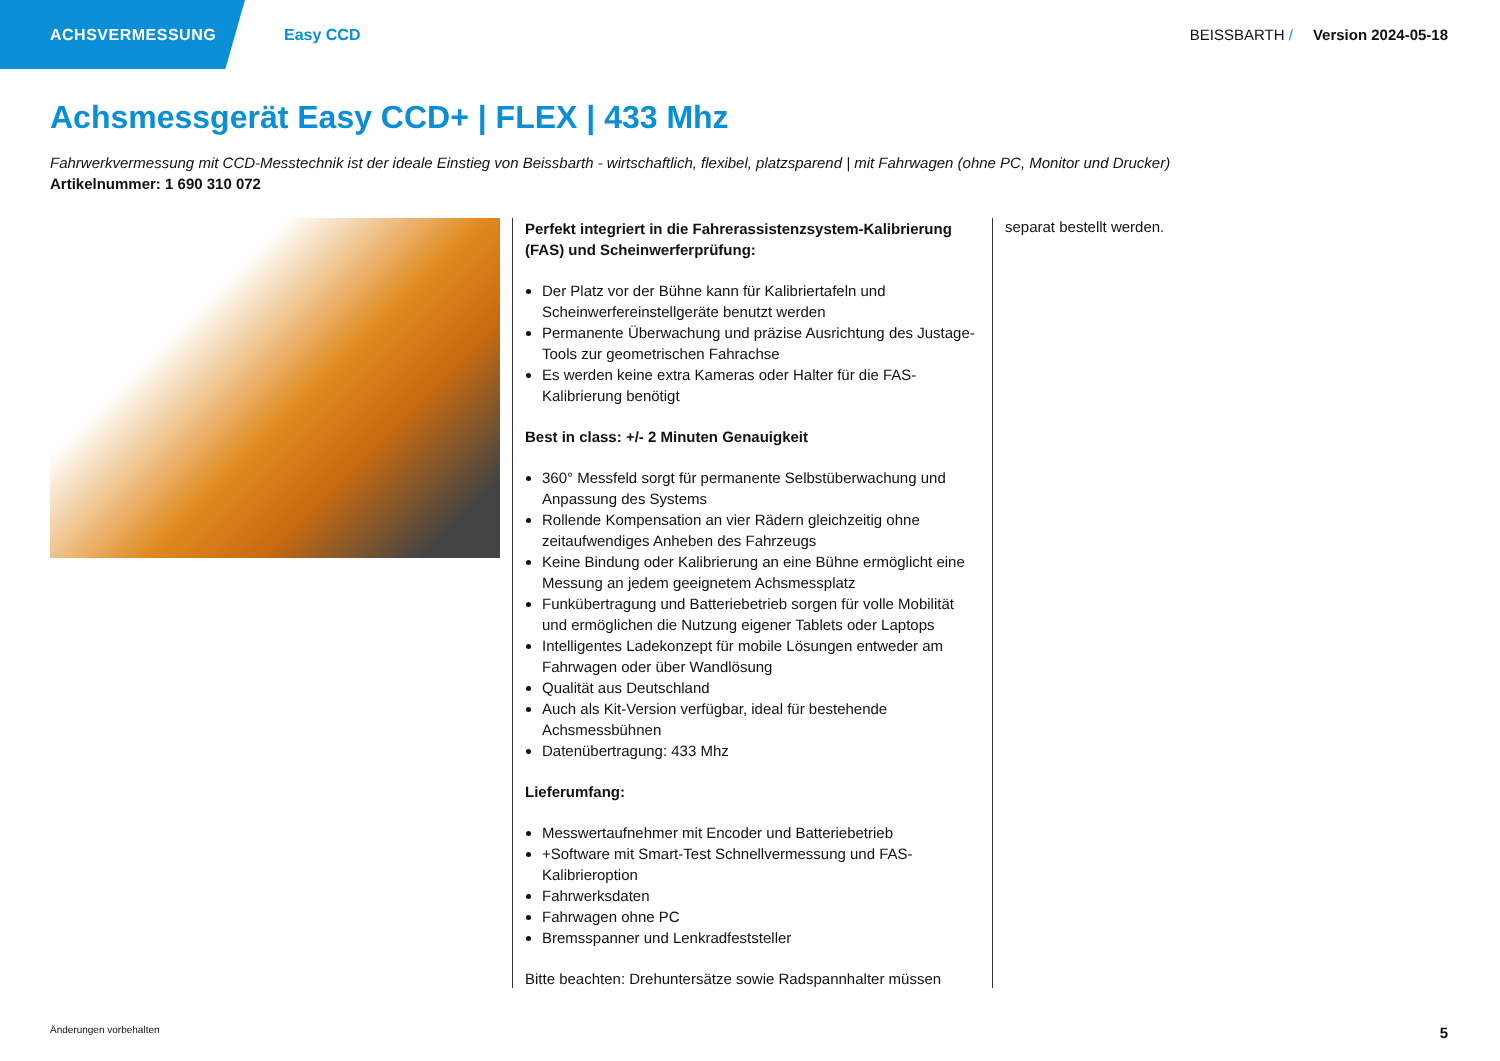ACHSVERMESSUNG
Easy CCD BEISSBARTH / Version 2024-05-18
Achsmessgerät Easy CCD+ | FLEX | 433 Mhz
Fahrwerkvermessung mit CCD-Messtechnik ist der ideale Einstieg von Beissbarth - wirtschaftlich, flexibel, platzsparend | mit Fahrwagen (ohne PC, Monitor und Drucker)
Artikelnummer: 1 690 310 072
Perfekt integriert in die Fahrerassistenzsystem-Kalibrierung (FAS) und Scheinwerferprüfung:
Der Platz vor der Bühne kann für Kalibriertafeln und Scheinwerfereinstellgeräte benutzt werden
Permanente Überwachung und präzise Ausrichtung des Justage-Tools zur geometrischen Fahrachse
Es werden keine extra Kameras oder Halter für die FAS-Kalibrierung benötigt
Best in class: +/- 2 Minuten Genauigkeit
360° Messfeld sorgt für permanente Selbstüberwachung und Anpassung des Systems
Rollende Kompensation an vier Rädern gleichzeitig ohne zeitaufwendiges Anheben des Fahrzeugs
Keine Bindung oder Kalibrierung an eine Bühne ermöglicht eine Messung an jedem geeignetem Achsmessplatz
Funkübertragung und Batteriebetrieb sorgen für volle Mobilität und ermöglichen die Nutzung eigener Tablets oder Laptops
Intelligentes Ladekonzept für mobile Lösungen entweder am Fahrwagen oder über Wandlösung
Qualität aus Deutschland
Auch als Kit-Version verfügbar, ideal für bestehende Achsmessbühnen
Datenübertragung: 433 Mhz
Lieferumfang:
Messwertaufnehmer mit Encoder und Batteriebetrieb
+Software mit Smart-Test Schnellvermessung und FAS-Kalibrieroption
Fahrwerksdaten
Fahrwagen ohne PC
Bremsspanner und Lenkradfeststeller
Bitte beachten: Drehuntersätze sowie Radspannhalter müssen
separat bestellt werden.
Änderungen vorbehalten 5